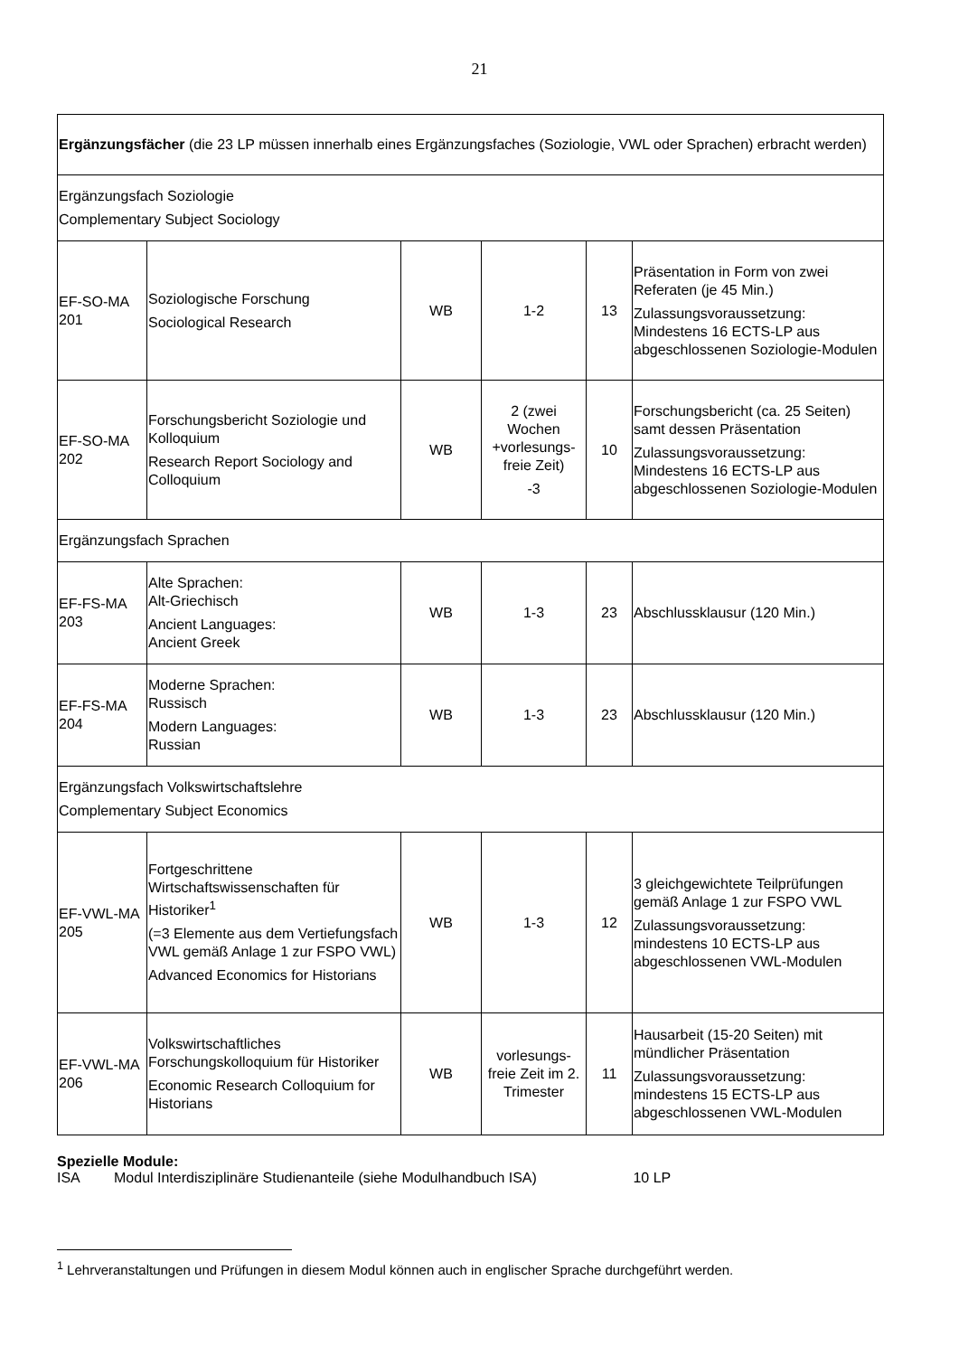21
| Ergänzungsfächer (die 23 LP müssen innerhalb eines Ergänzungsfaches (Soziologie, VWL oder Sprachen) erbracht werden) | | | | | |
| Ergänzungsfach Soziologie Complementary Subject Sociology | | | | | |
| EF-SO-MA 201 | Soziologische Forschung Sociological Research | WB | 1-2 | 13 | Präsentation in Form von zwei Referaten (je 45 Min.) Zulassungsvoraussetzung: Mindestens 16 ECTS-LP aus abgeschlossenen Soziologie-Modulen |
| EF-SO-MA 202 | Forschungsbericht Soziologie und Kolloquium Research Report Sociology and Colloquium | WB | 2 (zwei Wochen +vorlesungs-freie Zeit) -3 | 10 | Forschungsbericht (ca. 25 Seiten) samt dessen Präsentation Zulassungsvoraussetzung: Mindestens 16 ECTS-LP aus abgeschlossenen Soziologie-Modulen |
| Ergänzungsfach Sprachen | | | | | |
| EF-FS-MA 203 | Alte Sprachen: Alt-Griechisch Ancient Languages: Ancient Greek | WB | 1-3 | 23 | Abschlussklausur (120 Min.) |
| EF-FS-MA 204 | Moderne Sprachen: Russisch Modern Languages: Russian | WB | 1-3 | 23 | Abschlussklausur (120 Min.) |
| Ergänzungsfach Volkswirtschaftslehre Complementary Subject Economics | | | | | |
| EF-VWL-MA 205 | Fortgeschrittene Wirtschaftswissenschaften für Historiker<sup>1</sup> (=3 Elemente aus dem Vertiefungsfach VWL gemäß Anlage 1 zur FSPO VWL) Advanced Economics for Historians | WB | 1-3 | 12 | 3 gleichgewichtete Teilprüfungen gemäß Anlage 1 zur FSPO VWL Zulassungsvoraussetzung: mindestens 10 ECTS-LP aus abgeschlossenen VWL-Modulen |
| EF-VWL-MA 206 | Volkswirtschaftliches Forschungskolloquium für Historiker Economic Research Colloquium for Historians | WB | vorlesungs-freie Zeit im 2. Trimester | 11 | Hausarbeit (15-20 Seiten) mit mündlicher Präsentation Zulassungsvoraussetzung: mindestens 15 ECTS-LP aus abgeschlossenen VWL-Modulen |
Spezielle Module:
ISA Modul Interdisziplinäre Studienanteile (siehe Modulhandbuch ISA) 10 LP
<sup>1</sup> Lehrveranstaltungen und Prüfungen in diesem Modul können auch in englischer Sprache durchgeführt werden.